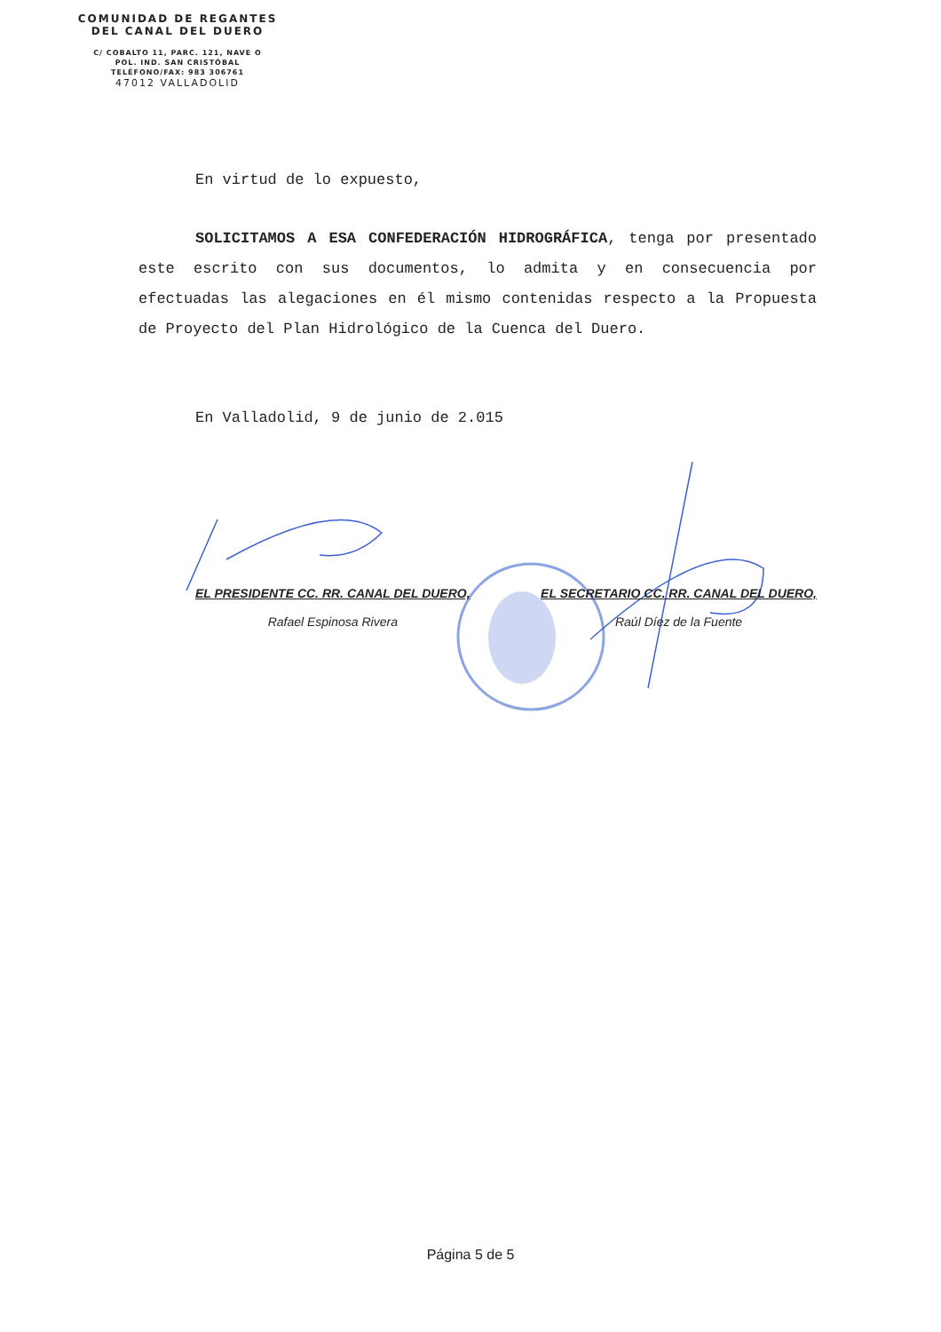COMUNIDAD DE REGANTES
DEL CANAL DEL DUERO
C/ COBALTO 11, PARC. 121, NAVE O
POL. IND. SAN CRISTÓBAL
TELÉFONO/FAX: 983 306761
47012 VALLADOLID
En virtud de lo expuesto,
SOLICITAMOS A ESA CONFEDERACIÓN HIDROGRÁFICA, tenga por presentado este escrito con sus documentos, lo admita y en consecuencia por efectuadas las alegaciones en él mismo contenidas respecto a la Propuesta de Proyecto del Plan Hidrológico de la Cuenca del Duero.
En Valladolid, 9 de junio de 2.015
EL PRESIDENTE CC. RR. CANAL DEL DUERO,
Rafael Espinosa Rivera
EL SECRETARIO CC. RR. CANAL DEL DUERO,
Raúl Díez de la Fuente
Página 5 de 5